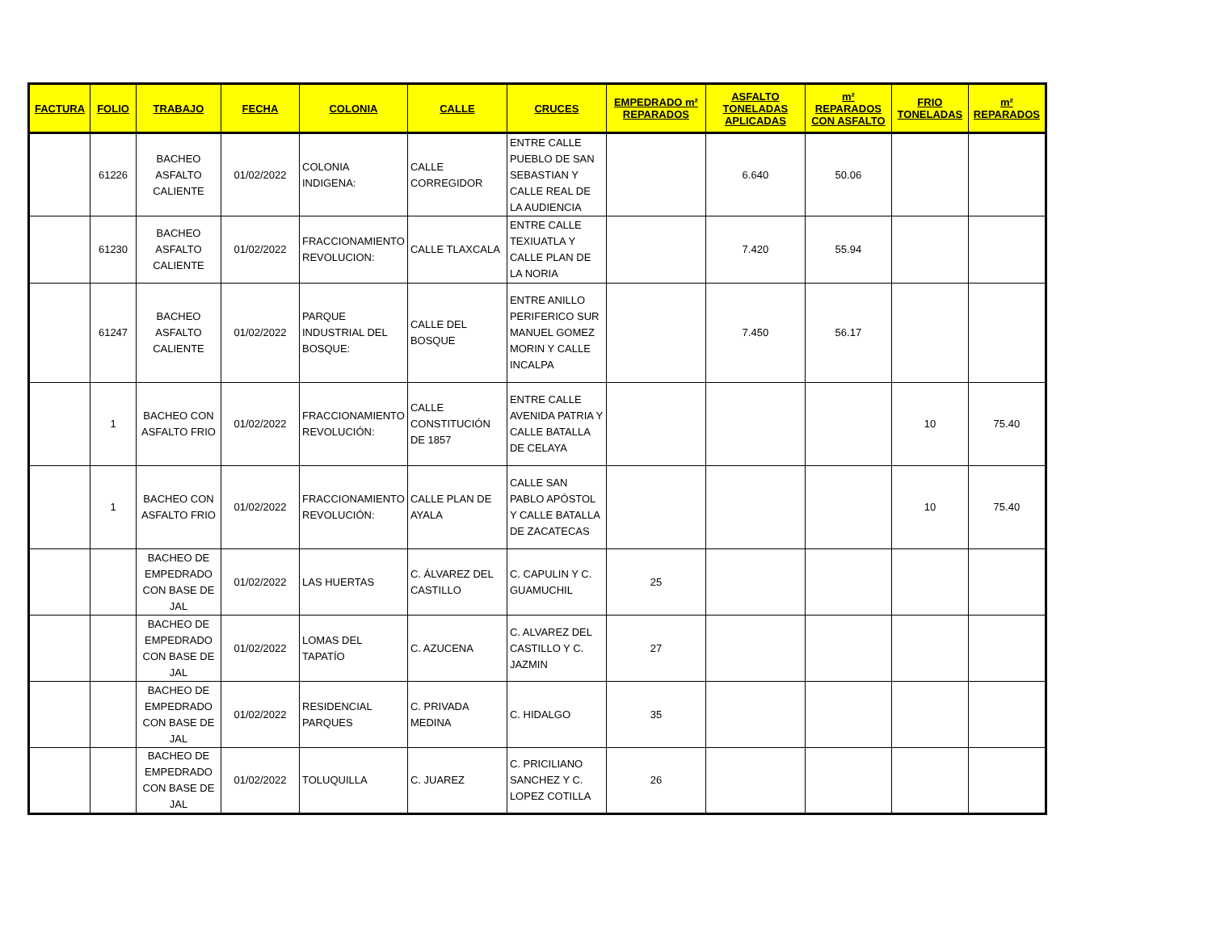| FACTURA | FOLIO | TRABAJO | FECHA | COLONIA | CALLE | CRUCES | EMPEDRADO m² REPARADOS | ASFALTO TONELADAS APLICADAS | m² REPARADOS CON ASFALTO | FRIO TONELADAS | m² REPARADOS |
| --- | --- | --- | --- | --- | --- | --- | --- | --- | --- | --- | --- |
| | 61226 | BACHEO ASFALTO CALIENTE | 01/02/2022 | COLONIA INDIGENA: | CALLE CORREGIDOR | ENTRE CALLE PUEBLO DE SAN SEBASTIAN Y CALLE REAL DE LA AUDIENCIA | | 6.640 | 50.06 | | |
| | 61230 | BACHEO ASFALTO CALIENTE | 01/02/2022 | FRACCIONAMIENTO REVOLUCION: | CALLE TLAXCALA | ENTRE CALLE TEXIUATLA Y CALLE PLAN DE LA NORIA | | 7.420 | 55.94 | | |
| | 61247 | BACHEO ASFALTO CALIENTE | 01/02/2022 | PARQUE INDUSTRIAL DEL BOSQUE: | CALLE DEL BOSQUE | ENTRE ANILLO PERIFERICO SUR MANUEL GOMEZ MORIN Y CALLE INCALPA | | 7.450 | 56.17 | | |
| | 1 | BACHEO CON ASFALTO FRIO | 01/02/2022 | FRACCIONAMIENTO REVOLUCIÓN: | CALLE CONSTITUCIÓN DE 1857 | ENTRE CALLE AVENIDA PATRIA Y CALLE BATALLA DE CELAYA | | | | 10 | 75.40 |
| | 1 | BACHEO CON ASFALTO FRIO | 01/02/2022 | FRACCIONAMIENTO REVOLUCIÓN: | CALLE PLAN DE AYALA | CALLE SAN PABLO APÓSTOL Y CALLE BATALLA DE ZACATECAS | | | | 10 | 75.40 |
| | | BACHEO DE EMPEDRADO CON BASE DE JAL | 01/02/2022 | LAS HUERTAS | C. ÁLVAREZ DEL CASTILLO | C. CAPULIN Y C. GUAMUCHIL | 25 | | | | |
| | | BACHEO DE EMPEDRADO CON BASE DE JAL | 01/02/2022 | LOMAS DEL TAPATÍO | C. AZUCENA | C. ALVAREZ DEL CASTILLO Y C. JAZMIN | 27 | | | | |
| | | BACHEO DE EMPEDRADO CON BASE DE JAL | 01/02/2022 | RESIDENCIAL PARQUES | C. PRIVADA MEDINA | C. HIDALGO | 35 | | | | |
| | | BACHEO DE EMPEDRADO CON BASE DE JAL | 01/02/2022 | TOLUQUILLA | C. JUAREZ | C. PRICILIANO SANCHEZ Y C. LOPEZ COTILLA | 26 | | | | |